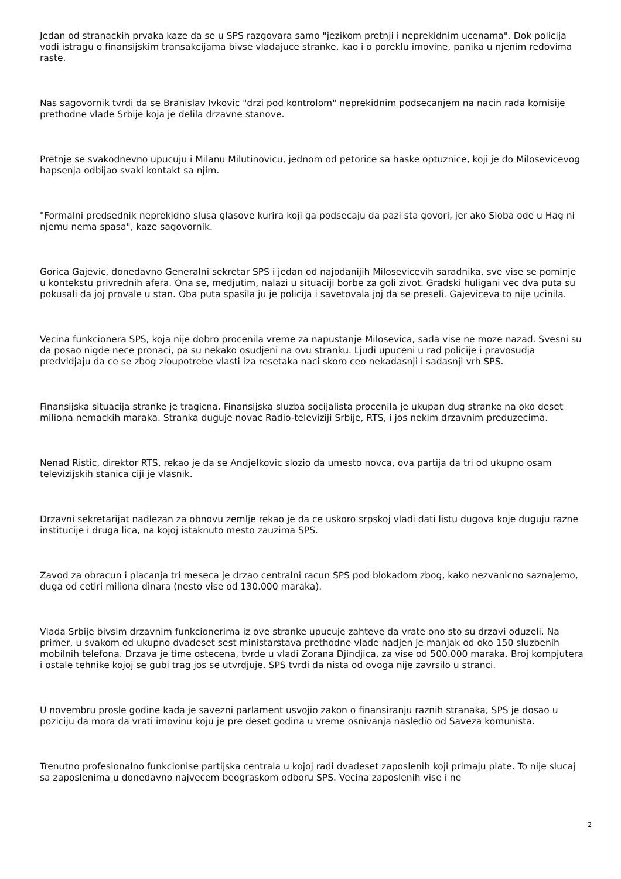Jedan od stranackih prvaka kaze da se u SPS razgovara samo "jezikom pretnji i neprekidnim ucenama". Dok policija vodi istragu o finansijskim transakcijama bivse vladajuce stranke, kao i o poreklu imovine, panika u njenim redovima raste.
Nas sagovornik tvrdi da se Branislav Ivkovic "drzi pod kontrolom" neprekidnim podsecanjem na nacin rada komisije prethodne vlade Srbije koja je delila drzavne stanove.
Pretnje se svakodnevno upucuju i Milanu Milutinovicu, jednom od petorice sa haske optuznice, koji je do Milosevicevog hapsenja odbijao svaki kontakt sa njim.
"Formalni predsednik neprekidno slusa glasove kurira koji ga podsecaju da pazi sta govori, jer ako Sloba ode u Hag ni njemu nema spasa", kaze sagovornik.
Gorica Gajevic, donedavno Generalni sekretar SPS i jedan od najodanijih Milosevicevih saradnika, sve vise se pominje u kontekstu privrednih afera. Ona se, medjutim, nalazi u situaciji borbe za goli zivot. Gradski huligani vec dva puta su pokusali da joj provale u stan. Oba puta spasila ju je policija i savetovala joj da se preseli. Gajeviceva to nije ucinila.
Vecina funkcionera SPS, koja nije dobro procenila vreme za napustanje Milosevica, sada vise ne moze nazad. Svesni su da posao nigde nece pronaci, pa su nekako osudjeni na ovu stranku. Ljudi upuceni u rad policije i pravosudja predvidjaju da ce se zbog zloupotrebe vlasti iza resetaka naci skoro ceo nekadasnji i sadasnji vrh SPS.
Finansijska situacija stranke je tragicna. Finansijska sluzba socijalista procenila je ukupan dug stranke na oko deset miliona nemackih maraka. Stranka duguje novac Radio-televiziji Srbije, RTS, i jos nekim drzavnim preduzecima.
Nenad Ristic, direktor RTS, rekao je da se Andjelkovic slozio da umesto novca, ova partija da tri od ukupno osam televizijskih stanica ciji je vlasnik.
Drzavni sekretarijat nadlezan za obnovu zemlje rekao je da ce uskoro srpskoj vladi dati listu dugova koje duguju razne institucije i druga lica, na kojoj istaknuto mesto zauzima SPS.
Zavod za obracun i placanja tri meseca je drzao centralni racun SPS pod blokadom zbog, kako nezvanicno saznajemo, duga od cetiri miliona dinara (nesto vise od 130.000 maraka).
Vlada Srbije bivsim drzavnim funkcionerima iz ove stranke upucuje zahteve da vrate ono sto su drzavi oduzeli. Na primer, u svakom od ukupno dvadeset sest ministarstava prethodne vlade nadjen je manjak od oko 150 sluzbenih mobilnih telefona. Drzava je time ostecena, tvrde u vladi Zorana Djindjica, za vise od 500.000 maraka. Broj kompjutera i ostale tehnike kojoj se gubi trag jos se utvrdjuje. SPS tvrdi da nista od ovoga nije zavrsilo u stranci.
U novembru prosle godine kada je savezni parlament usvojio zakon o finansiranju raznih stranaka, SPS je dosao u poziciju da mora da vrati imovinu koju je pre deset godina u vreme osnivanja nasledio od Saveza komunista.
Trenutno profesionalno funkcionise partijska centrala u kojoj radi dvadeset zaposlenih koji primaju plate. To nije slucaj sa zaposlenima u donedavno najvecem beograskom odboru SPS. Vecina zaposlenih vise i ne
2